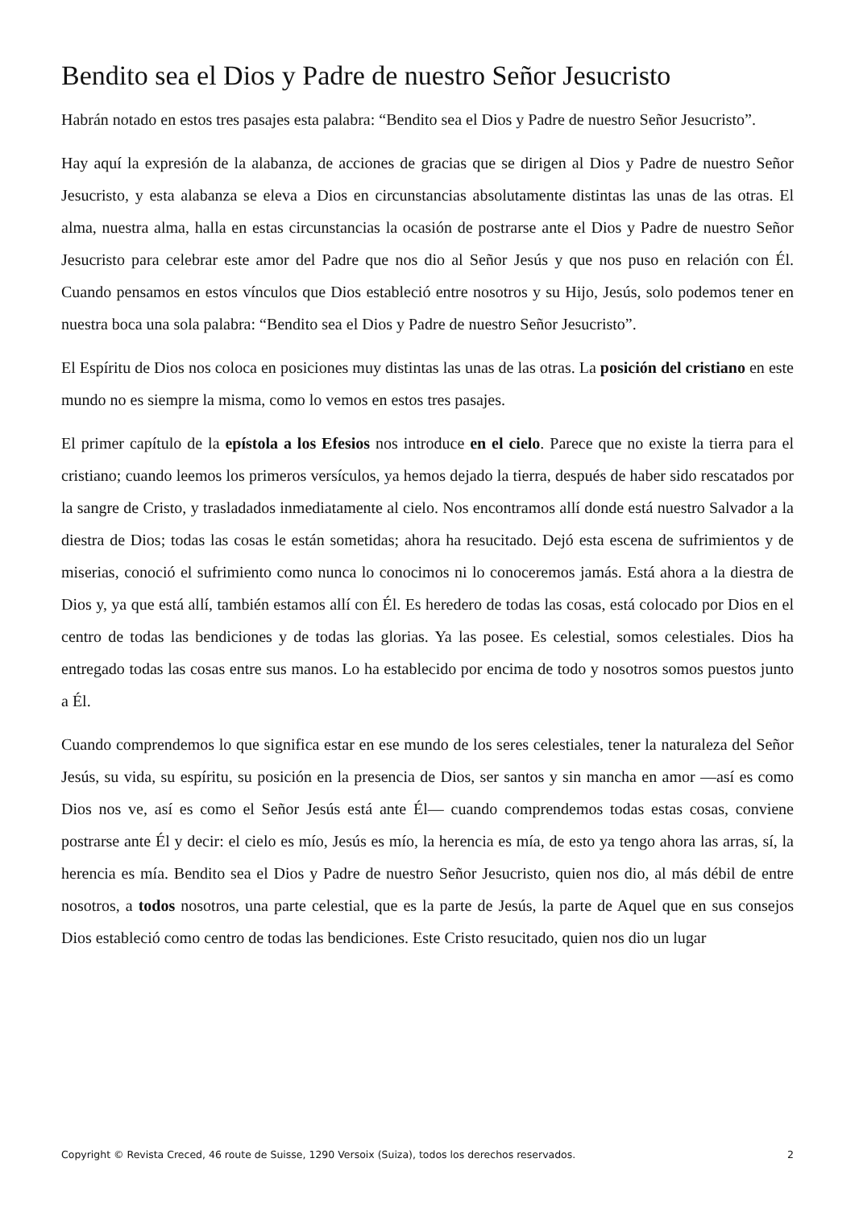Bendito sea el Dios y Padre de nuestro Señor Jesucristo
Habrán notado en estos tres pasajes esta palabra: “Bendito sea el Dios y Padre de nuestro Señor Jesucristo”.
Hay aquí la expresión de la alabanza, de acciones de gracias que se dirigen al Dios y Padre de nuestro Señor Jesucristo, y esta alabanza se eleva a Dios en circunstancias absolutamente distintas las unas de las otras. El alma, nuestra alma, halla en estas circunstancias la ocasión de postrarse ante el Dios y Padre de nuestro Señor Jesucristo para celebrar este amor del Padre que nos dio al Señor Jesús y que nos puso en relación con Él. Cuando pensamos en estos vínculos que Dios estableció entre nosotros y su Hijo, Jesús, solo podemos tener en nuestra boca una sola palabra: “Bendito sea el Dios y Padre de nuestro Señor Jesucristo”.
El Espíritu de Dios nos coloca en posiciones muy distintas las unas de las otras. La posición del cristiano en este mundo no es siempre la misma, como lo vemos en estos tres pasajes.
El primer capítulo de la epístola a los Efesios nos introduce en el cielo. Parece que no existe la tierra para el cristiano; cuando leemos los primeros versículos, ya hemos dejado la tierra, después de haber sido rescatados por la sangre de Cristo, y trasladados inmediatamente al cielo. Nos encontramos allí donde está nuestro Salvador a la diestra de Dios; todas las cosas le están sometidas; ahora ha resucitado. Dejó esta escena de sufrimientos y de miserias, conoció el sufrimiento como nunca lo conocimos ni lo conoceremos jamás. Está ahora a la diestra de Dios y, ya que está allí, también estamos allí con Él. Es heredero de todas las cosas, está colocado por Dios en el centro de todas las bendiciones y de todas las glorias. Ya las posee. Es celestial, somos celestiales. Dios ha entregado todas las cosas entre sus manos. Lo ha establecido por encima de todo y nosotros somos puestos junto a Él.
Cuando comprendemos lo que significa estar en ese mundo de los seres celestiales, tener la naturaleza del Señor Jesús, su vida, su espíritu, su posición en la presencia de Dios, ser santos y sin mancha en amor —así es como Dios nos ve, así es como el Señor Jesús está ante Él— cuando comprendemos todas estas cosas, conviene postrarse ante Él y decir: el cielo es mío, Jesús es mío, la herencia es mía, de esto ya tengo ahora las arras, sí, la herencia es mía. Bendito sea el Dios y Padre de nuestro Señor Jesucristo, quien nos dio, al más débil de entre nosotros, a todos nosotros, una parte celestial, que es la parte de Jesús, la parte de Aquel que en sus consejos Dios estableció como centro de todas las bendiciones. Este Cristo resucitado, quien nos dio un lugar
Copyright © Revista Creced, 46 route de Suisse, 1290 Versoix (Suiza), todos los derechos reservados. 2